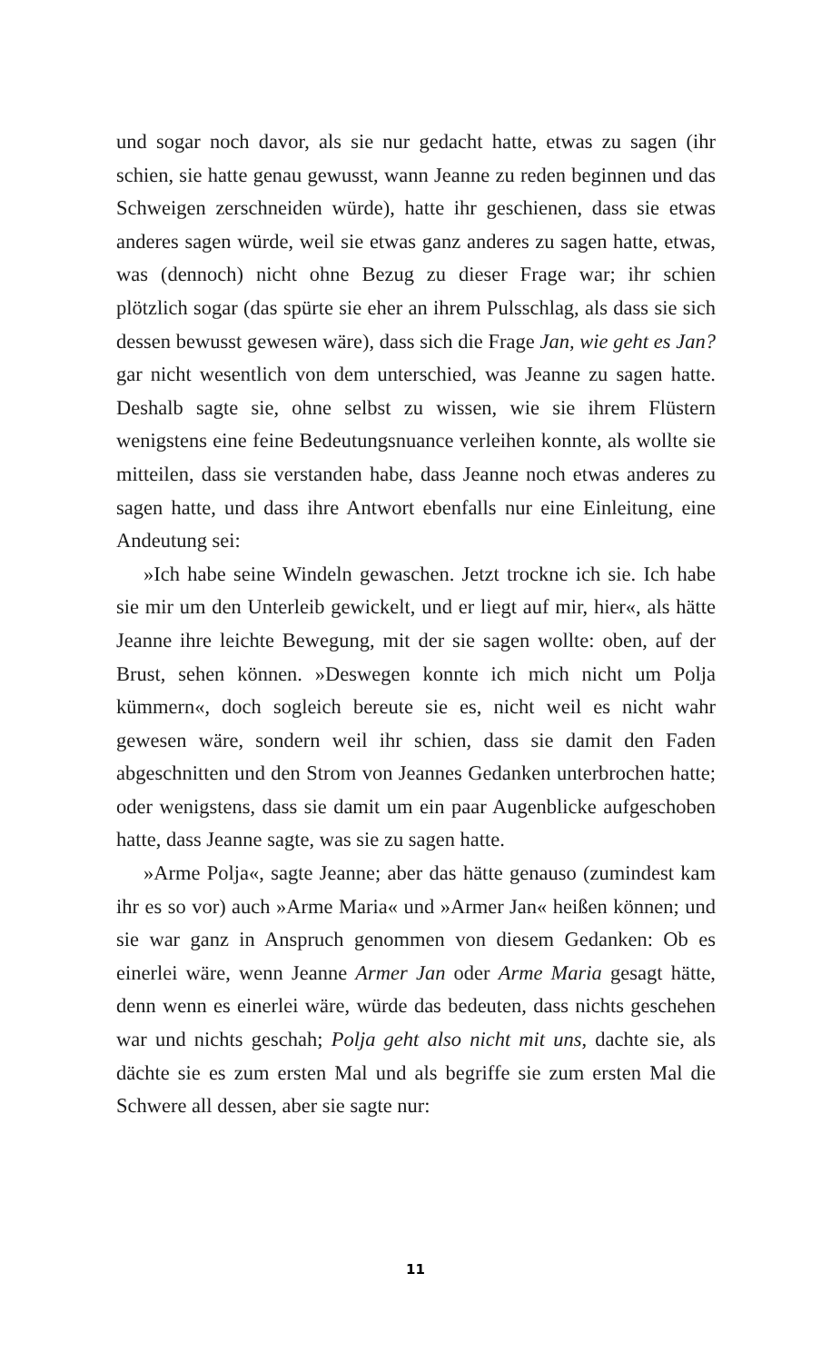und sogar noch davor, als sie nur gedacht hatte, etwas zu sagen (ihr schien, sie hatte genau gewusst, wann Jeanne zu reden beginnen und das Schweigen zerschneiden würde), hatte ihr geschienen, dass sie etwas anderes sagen würde, weil sie etwas ganz anderes zu sagen hatte, etwas, was (dennoch) nicht ohne Bezug zu dieser Frage war; ihr schien plötzlich sogar (das spürte sie eher an ihrem Pulsschlag, als dass sie sich dessen bewusst gewesen wäre), dass sich die Frage Jan, wie geht es Jan? gar nicht wesentlich von dem unterschied, was Jeanne zu sagen hatte. Deshalb sagte sie, ohne selbst zu wissen, wie sie ihrem Flüstern wenigstens eine feine Bedeutungsnuance verleihen konnte, als wollte sie mitteilen, dass sie verstanden habe, dass Jeanne noch etwas anderes zu sagen hatte, und dass ihre Antwort ebenfalls nur eine Einleitung, eine Andeutung sei:
»Ich habe seine Windeln gewaschen. Jetzt trockne ich sie. Ich habe sie mir um den Unterleib gewickelt, und er liegt auf mir, hier«, als hätte Jeanne ihre leichte Bewegung, mit der sie sagen wollte: oben, auf der Brust, sehen können. »Deswegen konnte ich mich nicht um Polja kümmern«, doch sogleich bereute sie es, nicht weil es nicht wahr gewesen wäre, sondern weil ihr schien, dass sie damit den Faden abgeschnitten und den Strom von Jeannes Gedanken unterbrochen hatte; oder wenigstens, dass sie damit um ein paar Augenblicke aufgeschoben hatte, dass Jeanne sagte, was sie zu sagen hatte.
»Arme Polja«, sagte Jeanne; aber das hätte genauso (zumindest kam ihr es so vor) auch »Arme Maria« und »Armer Jan« heißen können; und sie war ganz in Anspruch genommen von diesem Gedanken: Ob es einerlei wäre, wenn Jeanne Armer Jan oder Arme Maria gesagt hätte, denn wenn es einerlei wäre, würde das bedeuten, dass nichts geschehen war und nichts geschah; Polja geht also nicht mit uns, dachte sie, als dächte sie es zum ersten Mal und als begriffe sie zum ersten Mal die Schwere all dessen, aber sie sagte nur:
11